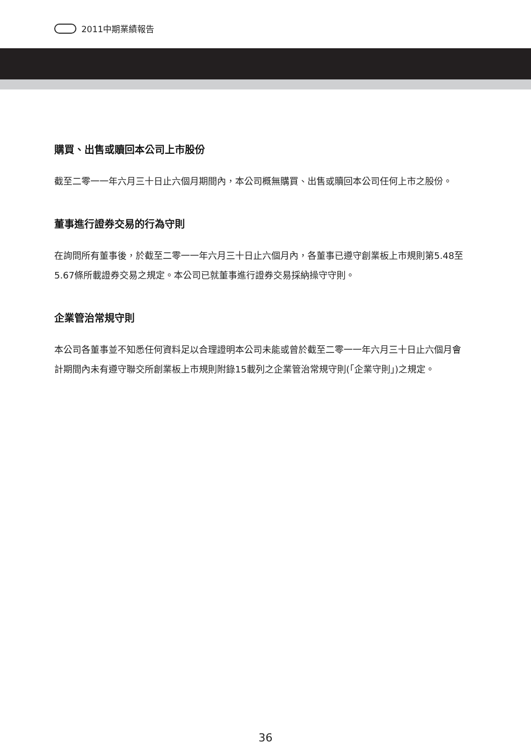2011中期業績報告
購買、出售或贖回本公司上市股份
截至二零一一年六月三十日止六個月期間內，本公司概無購買、出售或贖回本公司任何上市之股份。
董事進行證券交易的行為守則
在詢問所有董事後，於截至二零一一年六月三十日止六個月內，各董事已遵守創業板上市規則第5.48至5.67條所載證券交易之規定。本公司已就董事進行證券交易採納操守守則。
企業管治常規守則
本公司各董事並不知悉任何資料足以合理證明本公司未能或曾於截至二零一一年六月三十日止六個月會計期間內未有遵守聯交所創業板上市規則附錄15載列之企業管治常規守則(「企業守則」)之規定。
36